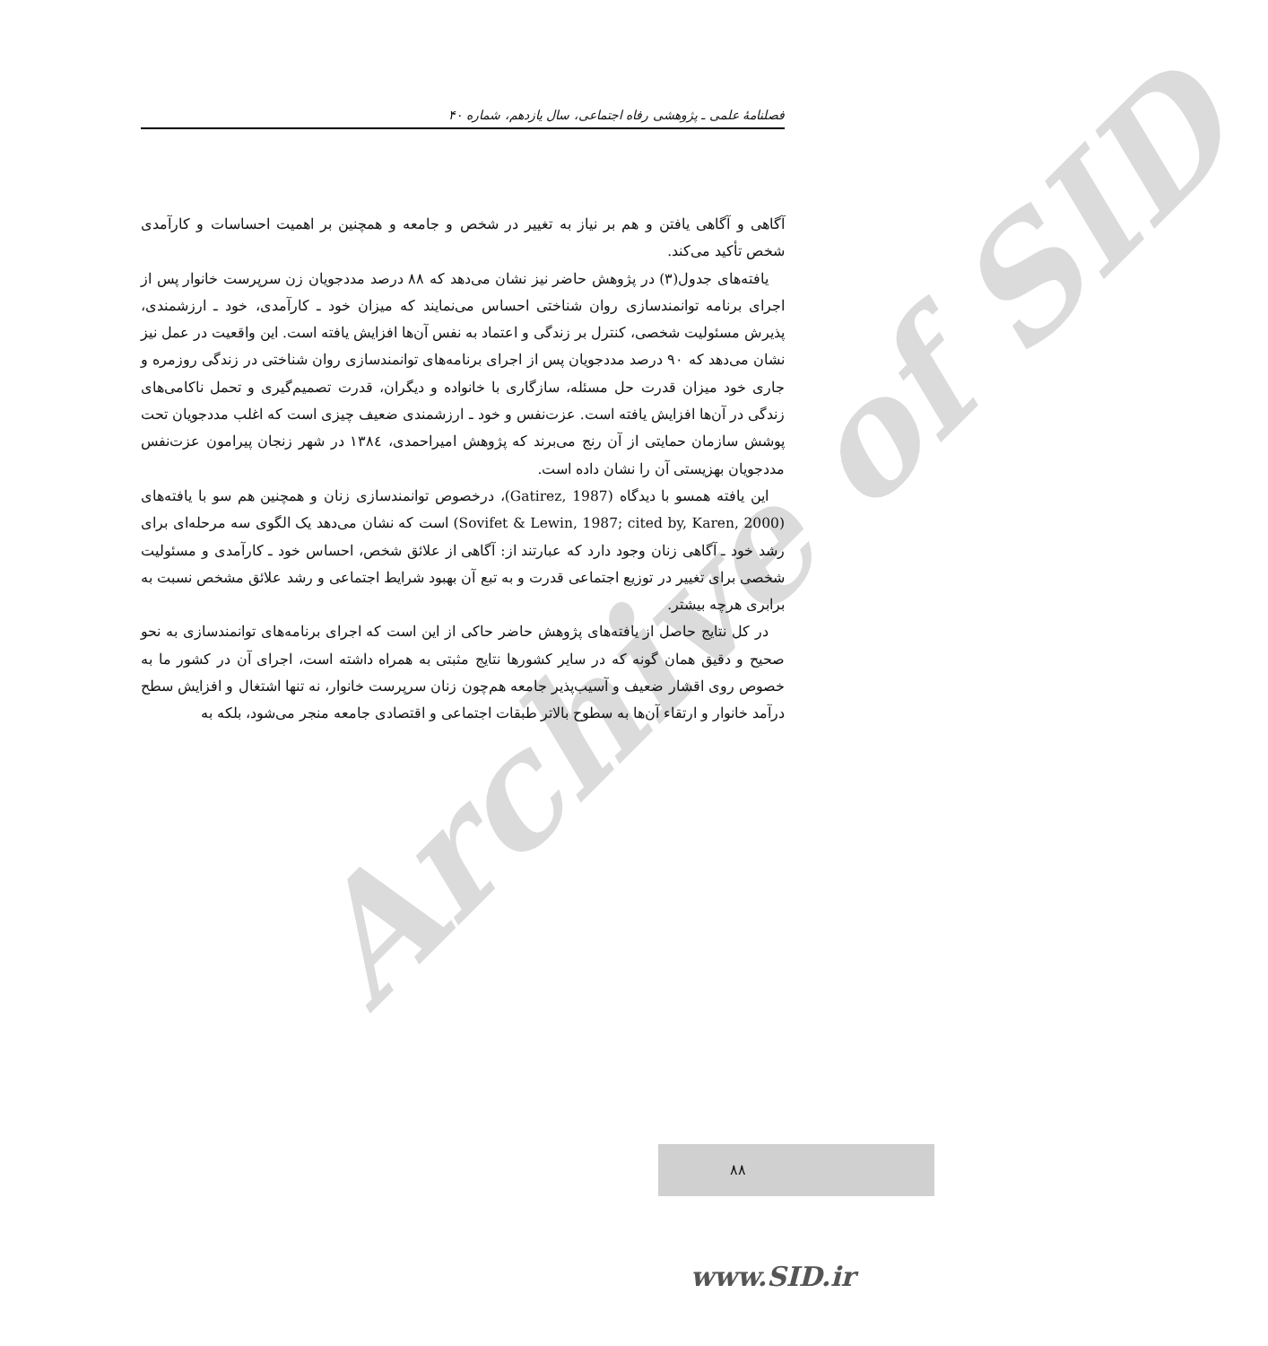Archive of SID
فصلنامهٔ علمی ـ پژوهشی رفاه اجتماعی، سال یازدهم، شماره ۴۰
آگاهی و آگاهی یافتن و هم بر نیاز به تغییر در شخص و جامعه و همچنین بر اهمیت احساسات و کارآمدی شخص تأکید می‌کند.
یافته‌های جدول(۳) در پژوهش حاضر نیز نشان می‌دهد که ۸۸ درصد مددجویان زن سرپرست خانوار پس از اجرای برنامه توانمندسازی روان شناختی احساس می‌نمایند که میزان خود ـ کارآمدی، خود ـ ارزشمندی، پذیرش مسئولیت شخصی، کنترل بر زندگی و اعتماد به نفس آن‌ها افزایش یافته است. این واقعیت در عمل نیز نشان می‌دهد که ۹۰ درصد مددجویان پس از اجرای برنامه‌های توانمندسازی روان شناختی در زندگی روزمره و جاری خود میزان قدرت حل مسئله، سازگاری با خانواده و دیگران، قدرت تصمیم‌گیری و تحمل ناکامی‌های زندگی در آن‌ها افزایش یافته است. عزت‌نفس و خود ـ ارزشمندی ضعیف چیزی است که اغلب مددجویان تحت پوشش سازمان حمایتی از آن رنج می‌برند که پژوهش امیراحمدی، ١٣٨٤ در شهر زنجان پیرامون عزت‌نفس مددجویان بهزیستی آن را نشان داده است.
این یافته همسو با دیدگاه (Gatirez, 1987)، درخصوص توانمندسازی زنان و همچنین هم سو با یافته‌های (Sovifet & Lewin, 1987; cited by, Karen, 2000) است که نشان می‌دهد یک الگوی سه مرحله‌ای برای رشد خود ـ آگاهی زنان وجود دارد که عبارتند از: آگاهی از علائق شخص، احساس خود ـ کارآمدی و مسئولیت شخصی برای تغییر در توزیع اجتماعی قدرت و به تبع آن بهبود شرایط اجتماعی و رشد علائق مشخص نسبت به برابری هرچه بیشتر.
در کل نتایج حاصل از یافته‌های پژوهش حاضر حاکی از این است که اجرای برنامه‌های توانمندسازی به نحو صحیح و دقیق همان گونه که در سایر کشورها نتایج مثبتی به همراه داشته است، اجرای آن در کشور ما به خصوص روی اقشار ضعیف و آسیب‌پذیر جامعه هم‌چون زنان سرپرست خانوار، نه تنها اشتغال و افزایش سطح درآمد خانوار و ارتقاء آن‌ها به سطوح بالاتر طبقات اجتماعی و اقتصادی جامعه منجر می‌شود، بلکه به
۸۸
www.SID.ir